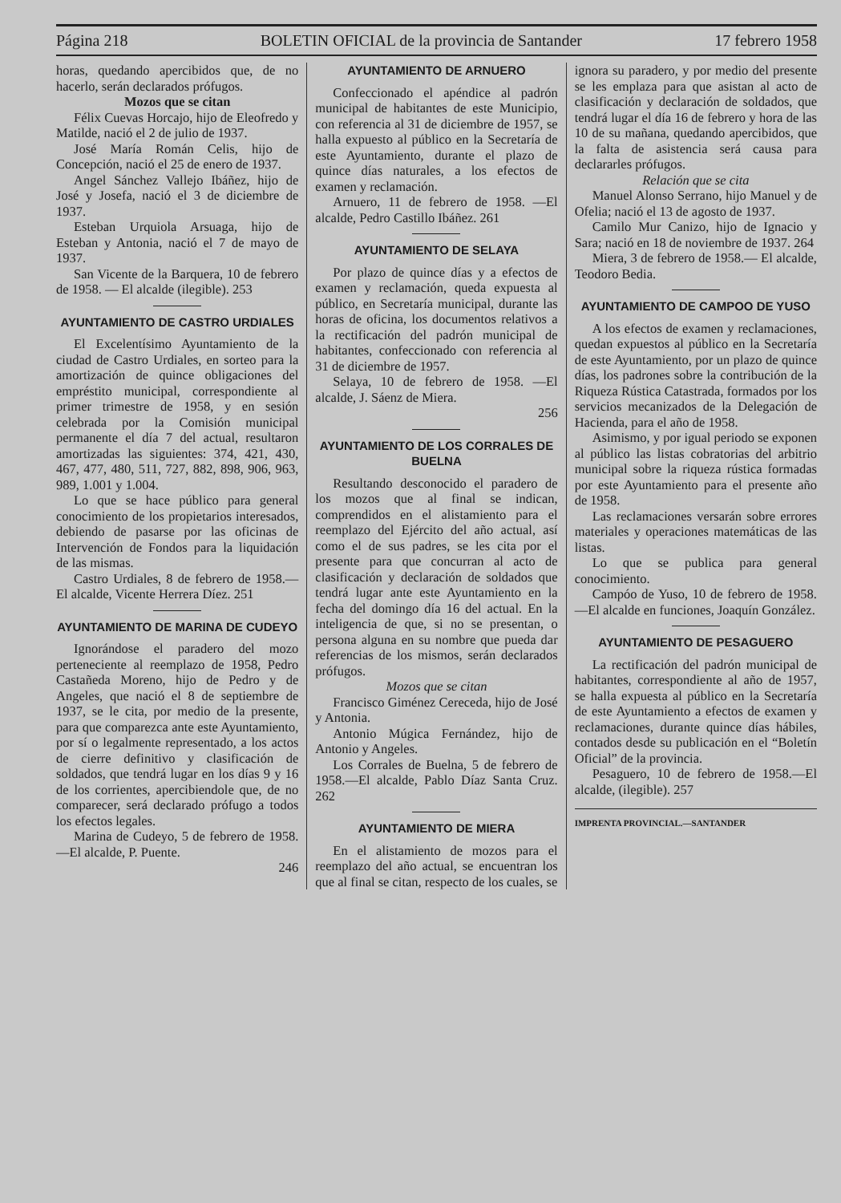Página 218 BOLETIN OFICIAL de la provincia de Santander 17 febrero 1958
horas, quedando apercibidos que, de no hacerlo, serán declarados prófugos.
Mozos que se citan
Félix Cuevas Horcajo, hijo de Eleofredo y Matilde, nació el 2 de julio de 1937.
José María Román Celis, hijo de Concepción, nació el 25 de enero de 1937.
Angel Sánchez Vallejo Ibáñez, hijo de José y Josefa, nació el 3 de diciembre de 1937.
Esteban Urquiola Arsuaga, hijo de Esteban y Antonia, nació el 7 de mayo de 1937.
San Vicente de la Barquera, 10 de febrero de 1958. — El alcalde (ilegible). 253
AYUNTAMIENTO DE CASTRO URDIALES
El Excelentísimo Ayuntamiento de la ciudad de Castro Urdiales, en sorteo para la amortización de quince obligaciones del empréstito municipal, correspondiente al primer trimestre de 1958, y en sesión celebrada por la Comisión municipal permanente el día 7 del actual, resultaron amortizadas las siguientes: 374, 421, 430, 467, 477, 480, 511, 727, 882, 898, 906, 963, 989, 1.001 y 1.004.
Lo que se hace público para general conocimiento de los propietarios interesados, debiendo de pasarse por las oficinas de Intervención de Fondos para la liquidación de las mismas.
Castro Urdiales, 8 de febrero de 1958.—El alcalde, Vicente Herrera Díez. 251
AYUNTAMIENTO DE MARINA DE CUDEYO
Ignorándose el paradero del mozo perteneciente al reemplazo de 1958, Pedro Castañeda Moreno, hijo de Pedro y de Angeles, que nació el 8 de septiembre de 1937, se le cita, por medio de la presente, para que comparezca ante este Ayuntamiento, por sí o legalmente representado, a los actos de cierre definitivo y clasificación de soldados, que tendrá lugar en los días 9 y 16 de los corrientes, apercibiendole que, de no comparecer, será declarado prófugo a todos los efectos legales.
Marina de Cudeyo, 5 de febrero de 1958.—El alcalde, P. Puente.
246
AYUNTAMIENTO DE ARNUERO
Confeccionado el apéndice al padrón municipal de habitantes de este Municipio, con referencia al 31 de diciembre de 1957, se halla expuesto al público en la Secretaría de este Ayuntamiento, durante el plazo de quince días naturales, a los efectos de examen y reclamación.
Arnuero, 11 de febrero de 1958. —El alcalde, Pedro Castillo Ibáñez. 261
AYUNTAMIENTO DE SELAYA
Por plazo de quince días y a efectos de examen y reclamación, queda expuesta al público, en Secretaría municipal, durante las horas de oficina, los documentos relativos a la rectificación del padrón municipal de habitantes, confeccionado con referencia al 31 de diciembre de 1957.
Selaya, 10 de febrero de 1958. —El alcalde, J. Sáenz de Miera.
256
AYUNTAMIENTO DE LOS CORRALES DE BUELNA
Resultando desconocido el paradero de los mozos que al final se indican, comprendidos en el alistamiento para el reemplazo del Ejército del año actual, así como el de sus padres, se les cita por el presente para que concurran al acto de clasificación y declaración de soldados que tendrá lugar ante este Ayuntamiento en la fecha del domingo día 16 del actual. En la inteligencia de que, si no se presentan, o persona alguna en su nombre que pueda dar referencias de los mismos, serán declarados prófugos.
Mozos que se citan
Francisco Giménez Cereceda, hijo de José y Antonia.
Antonio Múgica Fernández, hijo de Antonio y Angeles.
Los Corrales de Buelna, 5 de febrero de 1958.—El alcalde, Pablo Díaz Santa Cruz. 262
AYUNTAMIENTO DE MIERA
En el alistamiento de mozos para el reemplazo del año actual, se encuentran los que al final se citan, respecto de los cuales, se
ignora su paradero, y por medio del presente se les emplaza para que asistan al acto de clasificación y declaración de soldados, que tendrá lugar el día 16 de febrero y hora de las 10 de su mañana, quedando apercibidos, que la falta de asistencia será causa para declararles prófugos.
Relación que se cita
Manuel Alonso Serrano, hijo Manuel y de Ofelia; nació el 13 de agosto de 1937.
Camilo Mur Canizo, hijo de Ignacio y Sara; nació en 18 de noviembre de 1937. 264
Miera, 3 de febrero de 1958.— El alcalde, Teodoro Bedia.
AYUNTAMIENTO DE CAMPOO DE YUSO
A los efectos de examen y reclamaciones, quedan expuestos al público en la Secretaría de este Ayuntamiento, por un plazo de quince días, los padrones sobre la contribución de la Riqueza Rústica Catastrada, formados por los servicios mecanizados de la Delegación de Hacienda, para el año de 1958.
Asimismo, y por igual periodo se exponen al público las listas cobratorias del arbitrio municipal sobre la riqueza rústica formadas por este Ayuntamiento para el presente año de 1958.
Las reclamaciones versarán sobre errores materiales y operaciones matemáticas de las listas.
Lo que se publica para general conocimiento.
Campóo de Yuso, 10 de febrero de 1958.—El alcalde en funciones, Joaquín González.
AYUNTAMIENTO DE PESAGUERO
La rectificación del padrón municipal de habitantes, correspondiente al año de 1957, se halla expuesta al público en la Secretaría de este Ayuntamiento a efectos de examen y reclamaciones, durante quince días hábiles, contados desde su publicación en el “Boletín Oficial” de la provincia.
Pesaguero, 10 de febrero de 1958.—El alcalde, (ilegible). 257
IMPRENTA PROVINCIAL.—SANTANDER